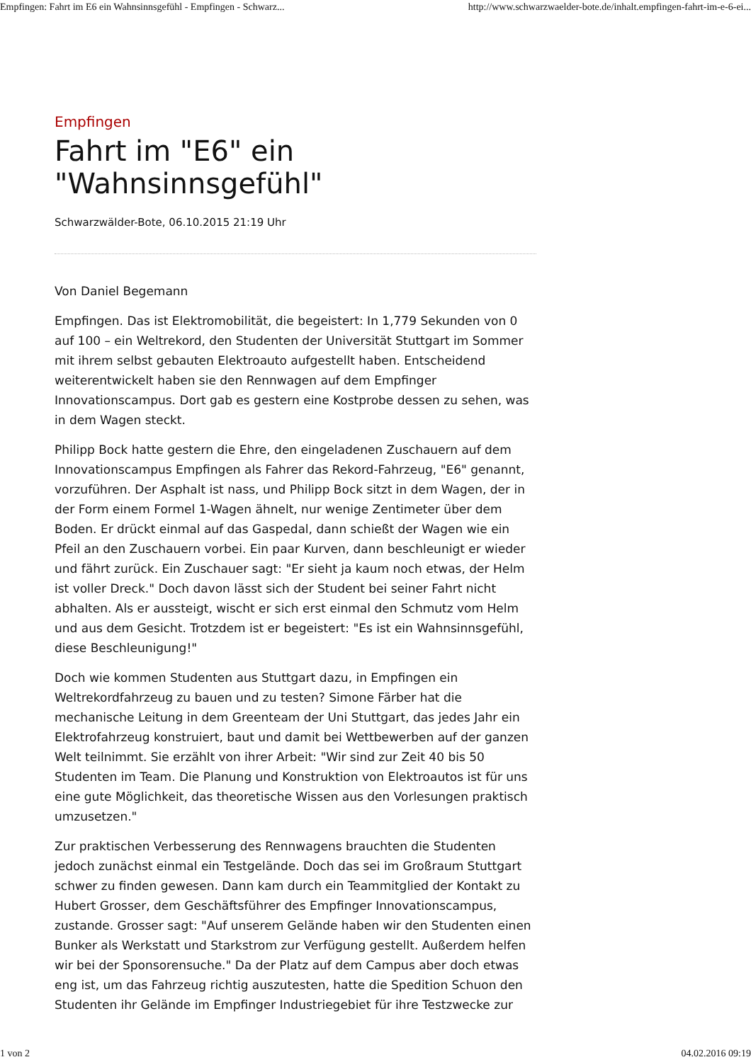Empfingen: Fahrt im E6 ein Wahnsinnsgefühl - Empfingen - Schwarz... http://www.schwarzwaelder-bote.de/inhalt.empfingen-fahrt-im-e-6-ei...
Empfingen
Fahrt im "E6" ein "Wahnsinnsgefühl"
Schwarzwälder-Bote, 06.10.2015 21:19 Uhr
Von Daniel Begemann
Empfingen. Das ist Elektromobilität, die begeistert: In 1,779 Sekunden von 0 auf 100 – ein Weltrekord, den Studenten der Universität Stuttgart im Sommer mit ihrem selbst gebauten Elektroauto aufgestellt haben. Entscheidend weiterentwickelt haben sie den Rennwagen auf dem Empfinger Innovationscampus. Dort gab es gestern eine Kostprobe dessen zu sehen, was in dem Wagen steckt.
Philipp Bock hatte gestern die Ehre, den eingeladenen Zuschauern auf dem Innovationscampus Empfingen als Fahrer das Rekord-Fahrzeug, "E6" genannt, vorzuführen. Der Asphalt ist nass, und Philipp Bock sitzt in dem Wagen, der in der Form einem Formel 1-Wagen ähnelt, nur wenige Zentimeter über dem Boden. Er drückt einmal auf das Gaspedal, dann schießt der Wagen wie ein Pfeil an den Zuschauern vorbei. Ein paar Kurven, dann beschleunigt er wieder und fährt zurück. Ein Zuschauer sagt: "Er sieht ja kaum noch etwas, der Helm ist voller Dreck." Doch davon lässt sich der Student bei seiner Fahrt nicht abhalten. Als er aussteigt, wischt er sich erst einmal den Schmutz vom Helm und aus dem Gesicht. Trotzdem ist er begeistert: "Es ist ein Wahnsinnsgefühl, diese Beschleunigung!"
Doch wie kommen Studenten aus Stuttgart dazu, in Empfingen ein Weltrekordfahrzeug zu bauen und zu testen? Simone Färber hat die mechanische Leitung in dem Greenteam der Uni Stuttgart, das jedes Jahr ein Elektrofahrzeug konstruiert, baut und damit bei Wettbewerben auf der ganzen Welt teilnimmt. Sie erzählt von ihrer Arbeit: "Wir sind zur Zeit 40 bis 50 Studenten im Team. Die Planung und Konstruktion von Elektroautos ist für uns eine gute Möglichkeit, das theoretische Wissen aus den Vorlesungen praktisch umzusetzen."
Zur praktischen Verbesserung des Rennwagens brauchten die Studenten jedoch zunächst einmal ein Testgelände. Doch das sei im Großraum Stuttgart schwer zu finden gewesen. Dann kam durch ein Teammitglied der Kontakt zu Hubert Grosser, dem Geschäftsführer des Empfinger Innovationscampus, zustande. Grosser sagt: "Auf unserem Gelände haben wir den Studenten einen Bunker als Werkstatt und Starkstrom zur Verfügung gestellt. Außerdem helfen wir bei der Sponsorensuche." Da der Platz auf dem Campus aber doch etwas eng ist, um das Fahrzeug richtig auszutesten, hatte die Spedition Schuon den Studenten ihr Gelände im Empfinger Industriegebiet für ihre Testzwecke zur
1 von 2 04.02.2016 09:19